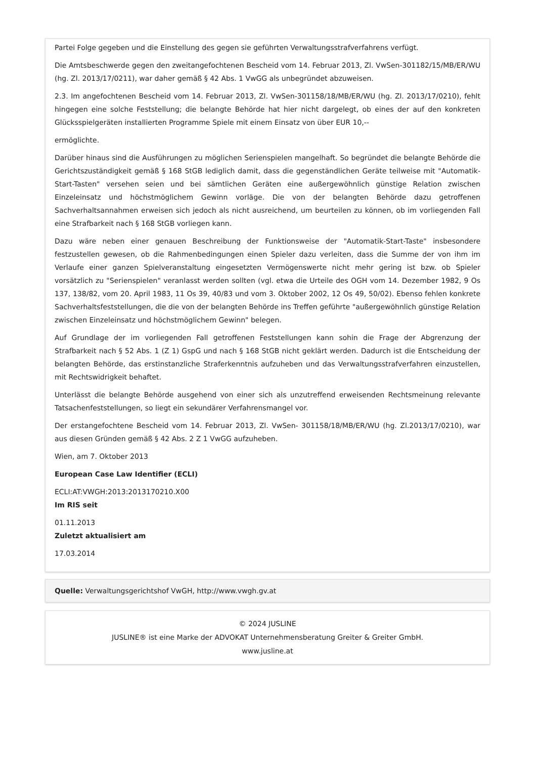Partei Folge gegeben und die Einstellung des gegen sie geführten Verwaltungsstrafverfahrens verfügt.
Die Amtsbeschwerde gegen den zweitangefochtenen Bescheid vom 14. Februar 2013, Zl. VwSen-301182/15/MB/ER/WU (hg. Zl. 2013/17/0211), war daher gemäß § 42 Abs. 1 VwGG als unbegründet abzuweisen.
2.3. Im angefochtenen Bescheid vom 14. Februar 2013, Zl. VwSen-301158/18/MB/ER/WU (hg. Zl. 2013/17/0210), fehlt hingegen eine solche Feststellung; die belangte Behörde hat hier nicht dargelegt, ob eines der auf den konkreten Glücksspielgeräten installierten Programme Spiele mit einem Einsatz von über EUR 10,--
ermöglichte.
Darüber hinaus sind die Ausführungen zu möglichen Serienspielen mangelhaft. So begründet die belangte Behörde die Gerichtszuständigkeit gemäß § 168 StGB lediglich damit, dass die gegenständlichen Geräte teilweise mit "Automatik-Start-Tasten" versehen seien und bei sämtlichen Geräten eine außergewöhnlich günstige Relation zwischen Einzeleinsatz und höchstmöglichem Gewinn vorläge. Die von der belangten Behörde dazu getroffenen Sachverhaltsannahmen erweisen sich jedoch als nicht ausreichend, um beurteilen zu können, ob im vorliegenden Fall eine Strafbarkeit nach § 168 StGB vorliegen kann.
Dazu wäre neben einer genauen Beschreibung der Funktionsweise der "Automatik-Start-Taste" insbesondere festzustellen gewesen, ob die Rahmenbedingungen einen Spieler dazu verleiten, dass die Summe der von ihm im Verlaufe einer ganzen Spielveranstaltung eingesetzten Vermögenswerte nicht mehr gering ist bzw. ob Spieler vorsätzlich zu "Serienspielen" veranlasst werden sollten (vgl. etwa die Urteile des OGH vom 14. Dezember 1982, 9 Os 137, 138/82, vom 20. April 1983, 11 Os 39, 40/83 und vom 3. Oktober 2002, 12 Os 49, 50/02). Ebenso fehlen konkrete Sachverhaltsfeststellungen, die die von der belangten Behörde ins Treffen geführte "außergewöhnlich günstige Relation zwischen Einzeleinsatz und höchstmöglichem Gewinn" belegen.
Auf Grundlage der im vorliegenden Fall getroffenen Feststellungen kann sohin die Frage der Abgrenzung der Strafbarkeit nach § 52 Abs. 1 (Z 1) GspG und nach § 168 StGB nicht geklärt werden. Dadurch ist die Entscheidung der belangten Behörde, das erstinstanzliche Straferkenntnis aufzuheben und das Verwaltungsstrafverfahren einzustellen, mit Rechtswidrigkeit behaftet.
Unterlässt die belangte Behörde ausgehend von einer sich als unzutreffend erweisenden Rechtsmeinung relevante Tatsachenfeststellungen, so liegt ein sekundärer Verfahrensmangel vor.
Der erstangefochtene Bescheid vom 14. Februar 2013, Zl. VwSen- 301158/18/MB/ER/WU (hg. Zl.2013/17/0210), war aus diesen Gründen gemäß § 42 Abs. 2 Z 1 VwGG aufzuheben.
Wien, am 7. Oktober 2013
European Case Law Identifier (ECLI)
ECLI:AT:VWGH:2013:2013170210.X00
Im RIS seit
01.11.2013
Zuletzt aktualisiert am
17.03.2014
Quelle: Verwaltungsgerichtshof VwGH, http://www.vwgh.gv.at
© 2024 JUSLINE
JUSLINE® ist eine Marke der ADVOKAT Unternehmensberatung Greiter & Greiter GmbH.
www.jusline.at